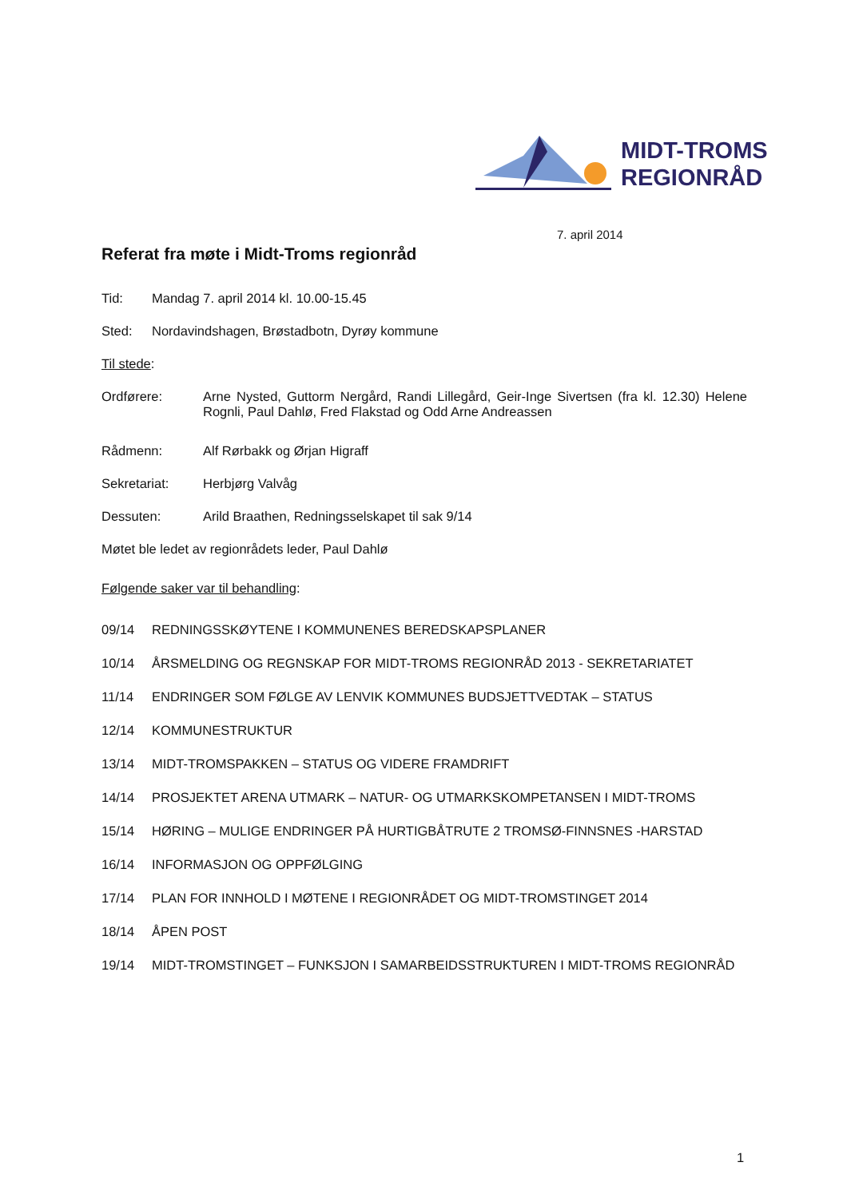MIDT-TROMS
REGIONRÅD
7. april 2014
Referat fra møte i Midt-Troms regionråd
Tid: Mandag 7. april 2014 kl. 10.00-15.45
Sted: Nordavindshagen, Brøstadbotn, Dyrøy kommune
Til stede:
Ordførere: Arne Nysted, Guttorm Nergård, Randi Lillegård, Geir-Inge Sivertsen (fra kl. 12.30) Helene Rognli, Paul Dahlø, Fred Flakstad og Odd Arne Andreassen
Rådmenn: Alf Rørbakk og Ørjan Higraff
Sekretariat: Herbjørg Valvåg
Dessuten: Arild Braathen, Redningsselskapet til sak 9/14
Møtet ble ledet av regionrådets leder, Paul Dahlø
Følgende saker var til behandling:
09/14 REDNINGSSKØYTENE I KOMMUNENES BEREDSKAPSPLANER
10/14 ÅRSMELDING OG REGNSKAP FOR MIDT-TROMS REGIONRÅD 2013 - SEKRETARIATET
11/14 ENDRINGER SOM FØLGE AV LENVIK KOMMUNES BUDSJETTVEDTAK – STATUS
12/14 KOMMUNESTRUKTUR
13/14 MIDT-TROMSPAKKEN – STATUS OG VIDERE FRAMDRIFT
14/14 PROSJEKTET ARENA UTMARK – NATUR- OG UTMARKSKOMPETANSEN I MIDT-TROMS
15/14 HØRING – MULIGE ENDRINGER PÅ HURTIGBÅTRUTE 2 TROMSØ-FINNSNES -HARSTAD
16/14 INFORMASJON OG OPPFØLGING
17/14 PLAN FOR INNHOLD I MØTENE I REGIONRÅDET OG MIDT-TROMSTINGET 2014
18/14 ÅPEN POST
19/14 MIDT-TROMSTINGET – FUNKSJON I SAMARBEIDSSTRUKTUREN I MIDT-TROMS REGIONRÅD
1